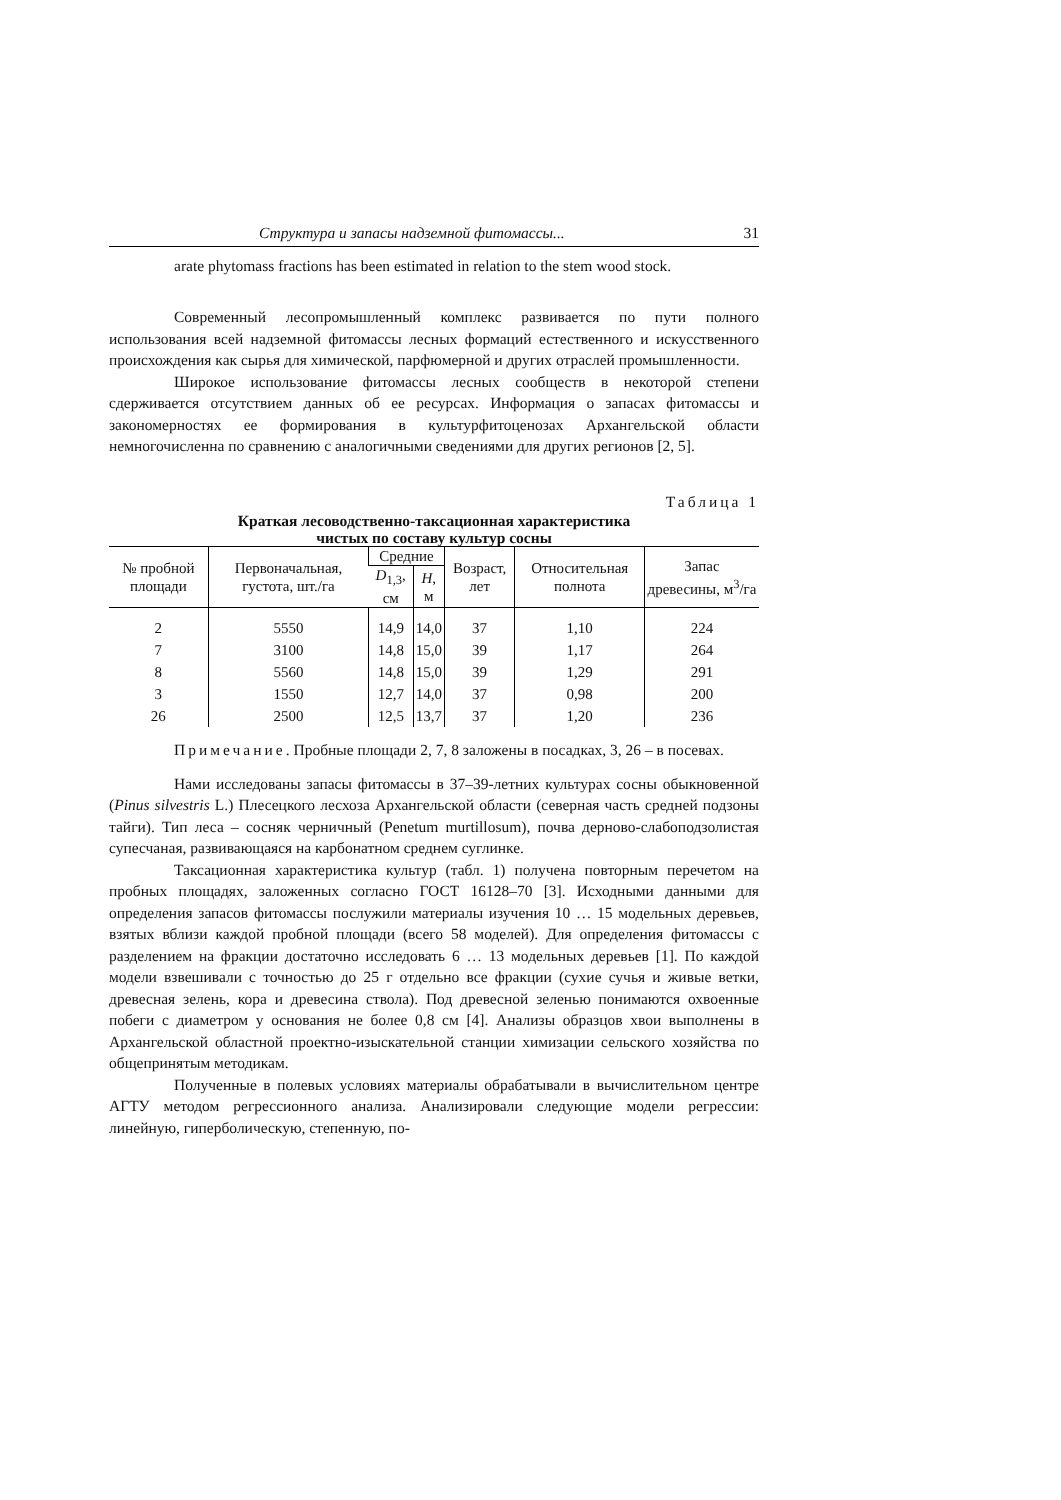Структура и запасы надземной фитомассы... 31
arate phytomass fractions has been estimated in relation to the stem wood stock.
Современный лесопромышленный комплекс развивается по пути полного использования всей надземной фитомассы лесных формаций естественного и искусственного происхождения как сырья для химической, парфюмерной и других отраслей промышленности.
Широкое использование фитомассы лесных сообществ в некоторой степени сдерживается отсутствием данных об ее ресурсах. Информация о запасах фитомассы и закономерностях ее формирования в культурфитоценозах Архангельской области немногочисленна по сравнению с аналогичными сведениями для других регионов [2, 5].
Таблица 1
Краткая лесоводственно-таксационная характеристика
чистых по составу культур сосны
| № пробной площади | Первоначальная, густота, шт./га | Средние | | Возраст, лет | Относительная полнота | Запас древесины, м<sup>3</sup>/га |
| --- | --- | --- | --- | --- | --- | --- |
| | | D<sub>1,3</sub>, см | H , м | | | |
| 2 | 5550 | 14,9 | 14,0 | 37 | 1,10 | 224 |
| 7 | 3100 | 14,8 | 15,0 | 39 | 1,17 | 264 |
| 8 | 5560 | 14,8 | 15,0 | 39 | 1,29 | 291 |
| 3 | 1550 | 12,7 | 14,0 | 37 | 0,98 | 200 |
| 26 | 2500 | 12,5 | 13,7 | 37 | 1,20 | 236 |
Примечание. Пробные площади 2, 7, 8 заложены в посадках, 3, 26 – в посевах.
Нами исследованы запасы фитомассы в 37–39-летних культурах сосны обыкновенной (Pinus silvestris L.) Плесецкого лесхоза Архангельской области (северная часть средней подзоны тайги). Тип леса – сосняк черничный (Penetum murtillosum), почва дерново-слабоподзолистая супесчаная, развивающаяся на карбонатном среднем суглинке.
Таксационная характеристика культур (табл. 1) получена повторным перечетом на пробных площадях, заложенных согласно ГОСТ 16128–70 [3]. Исходными данными для определения запасов фитомассы послужили материалы изучения 10 … 15 модельных деревьев, взятых вблизи каждой пробной площади (всего 58 моделей). Для определения фитомассы с разделением на фракции достаточно исследовать 6 … 13 модельных деревьев [1]. По каждой модели взвешивали с точностью до 25 г отдельно все фракции (сухие сучья и живые ветки, древесная зелень, кора и древесина ствола). Под древесной зеленью понимаются охвоенные побеги с диаметром у основания не более 0,8 см [4]. Анализы образцов хвои выполнены в Архангельской областной проектно-изыскательной станции химизации сельского хозяйства по общепринятым методикам.
Полученные в полевых условиях материалы обрабатывали в вычислительном центре АГТУ методом регрессионного анализа. Анализировали следующие модели регрессии: линейную, гиперболическую, степенную, по-